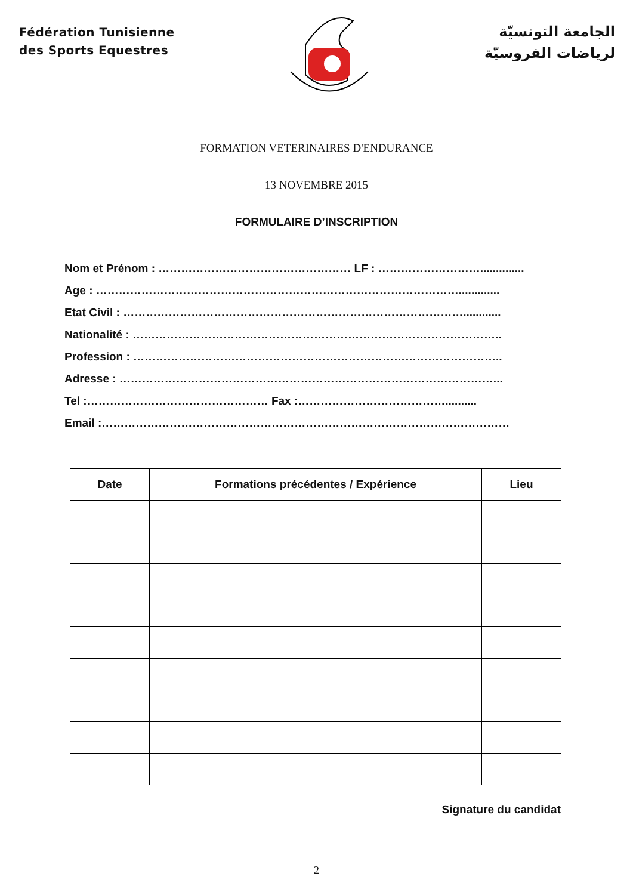Fédération Tunisienne
des Sports Equestres
الجامعة التونسيّة
لرياضات الفروسيّة
FORMATION VETERINAIRES D'ENDURANCE
13 NOVEMBRE 2015
FORMULAIRE D’INSCRIPTION
Nom et Prénom : …………………………………………… LF : ………………………..............
Age : …………………………………………………………………………………….............
Etat Civil : ………………………………………………………………………………............
Nationalité : ……………………………………………………………………………………..
Profession : ……………………………………………………………………………………..
Adresse : ………………………………………………………………………………………...
Tel :………………………………………… Fax :…………………………………..........
Email :………………………………………………………………………………………………
| Date | Formations précédentes / Expérience | Lieu |
| --- | --- | --- |
Signature du candidat
2